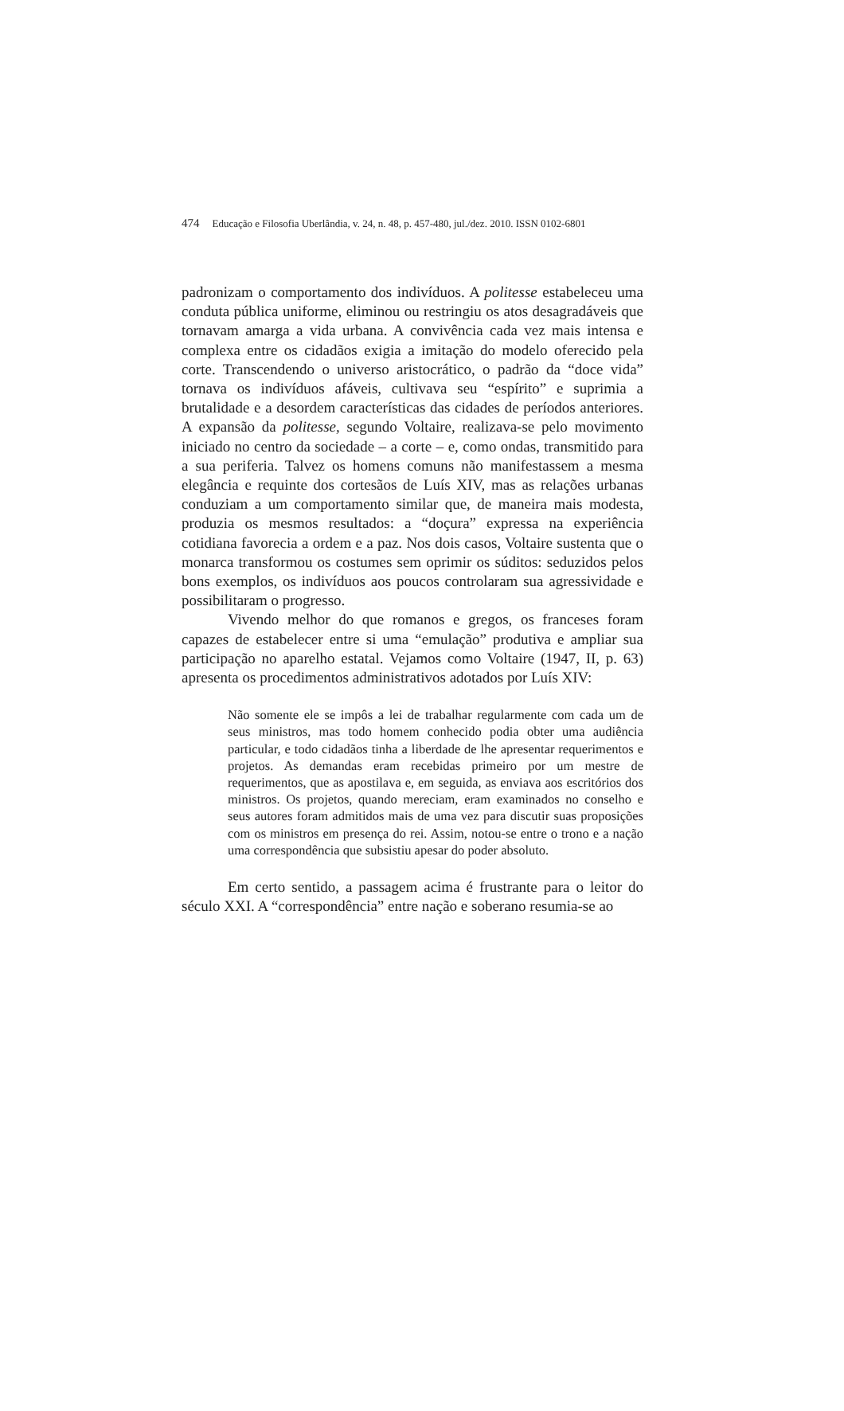474 Educação e Filosofia Uberlândia, v. 24, n. 48, p. 457-480, jul./dez. 2010. ISSN 0102-6801
padronizam o comportamento dos indivíduos. A politesse estabeleceu uma conduta pública uniforme, eliminou ou restringiu os atos desagradáveis que tornavam amarga a vida urbana. A convivência cada vez mais intensa e complexa entre os cidadãos exigia a imitação do modelo oferecido pela corte. Transcendendo o universo aristocrático, o padrão da “doce vida” tornava os indivíduos afáveis, cultivava seu “espírito” e suprimia a brutalidade e a desordem características das cidades de períodos anteriores. A expansão da politesse, segundo Voltaire, realizava-se pelo movimento iniciado no centro da sociedade – a corte – e, como ondas, transmitido para a sua periferia. Talvez os homens comuns não manifestassem a mesma elegância e requinte dos cortesãos de Luís XIV, mas as relações urbanas conduziam a um comportamento similar que, de maneira mais modesta, produzia os mesmos resultados: a “doçura” expressa na experiência cotidiana favorecia a ordem e a paz. Nos dois casos, Voltaire sustenta que o monarca transformou os costumes sem oprimir os súditos: seduzidos pelos bons exemplos, os indivíduos aos poucos controlaram sua agressividade e possibilitaram o progresso.
Vivendo melhor do que romanos e gregos, os franceses foram capazes de estabelecer entre si uma “emulação” produtiva e ampliar sua participação no aparelho estatal. Vejamos como Voltaire (1947, II, p. 63) apresenta os procedimentos administrativos adotados por Luís XIV:
Não somente ele se impôs a lei de trabalhar regularmente com cada um de seus ministros, mas todo homem conhecido podia obter uma audiência particular, e todo cidadãos tinha a liberdade de lhe apresentar requerimentos e projetos. As demandas eram recebidas primeiro por um mestre de requerimentos, que as apostilava e, em seguida, as enviava aos escritórios dos ministros. Os projetos, quando mereciam, eram examinados no conselho e seus autores foram admitidos mais de uma vez para discutir suas proposições com os ministros em presença do rei. Assim, notou-se entre o trono e a nação uma correspondência que subsistiu apesar do poder absoluto.
Em certo sentido, a passagem acima é frustrante para o leitor do século XXI. A “correspondência” entre nação e soberano resumia-se ao